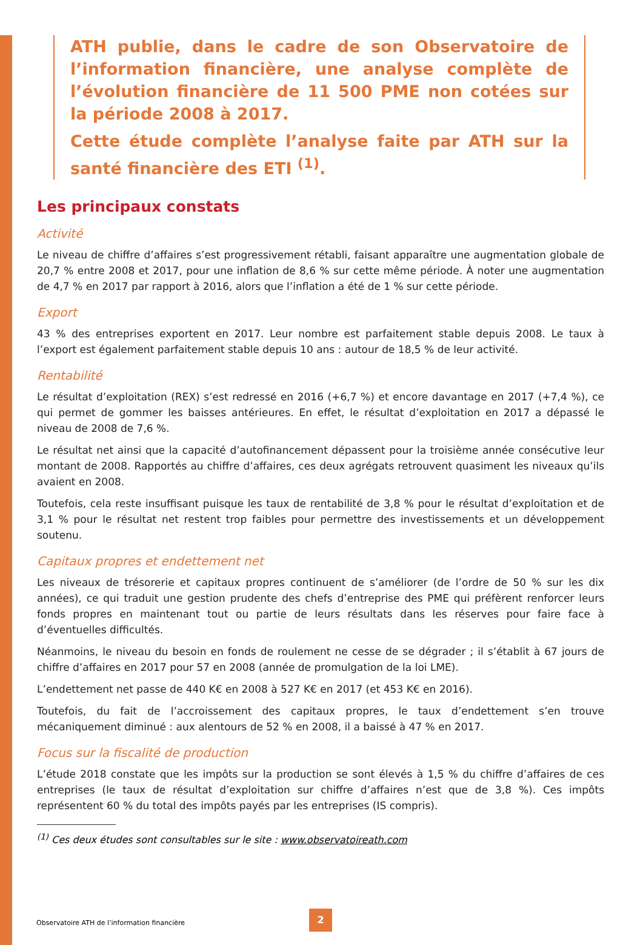ATH publie, dans le cadre de son Observatoire de l’information financière, une analyse complète de l’évolution financière de 11 500 PME non cotées sur la période 2008 à 2017.
Cette étude complète l’analyse faite par ATH sur la santé financière des ETI <sup>(1)</sup>.
Les principaux constats
Activité
Le niveau de chiffre d’affaires s’est progressivement rétabli, faisant apparaître une augmentation globale de 20,7 % entre 2008 et 2017, pour une inflation de 8,6 % sur cette même période. À noter une augmentation de 4,7 % en 2017 par rapport à 2016, alors que l’inflation a été de 1 % sur cette période.
Export
43 % des entreprises exportent en 2017. Leur nombre est parfaitement stable depuis 2008. Le taux à l’export est également parfaitement stable depuis 10 ans : autour de 18,5 % de leur activité.
Rentabilité
Le résultat d’exploitation (REX) s’est redressé en 2016 (+6,7 %) et encore davantage en 2017 (+7,4 %), ce qui permet de gommer les baisses antérieures. En effet, le résultat d’exploitation en 2017 a dépassé le niveau de 2008 de 7,6 %.
Le résultat net ainsi que la capacité d’autofinancement dépassent pour la troisième année consécutive leur montant de 2008. Rapportés au chiffre d’affaires, ces deux agrégats retrouvent quasiment les niveaux qu’ils avaient en 2008.
Toutefois, cela reste insuffisant puisque les taux de rentabilité de 3,8 % pour le résultat d’exploitation et de 3,1 % pour le résultat net restent trop faibles pour permettre des investissements et un développement soutenu.
Capitaux propres et endettement net
Les niveaux de trésorerie et capitaux propres continuent de s’améliorer (de l’ordre de 50 % sur les dix années), ce qui traduit une gestion prudente des chefs d’entreprise des PME qui préfèrent renforcer leurs fonds propres en maintenant tout ou partie de leurs résultats dans les réserves pour faire face à d’éventuelles difficultés.
Néanmoins, le niveau du besoin en fonds de roulement ne cesse de se dégrader ; il s’établit à 67 jours de chiffre d’affaires en 2017 pour 57 en 2008 (année de promulgation de la loi LME).
L’endettement net passe de 440 K€ en 2008 à 527 K€ en 2017 (et 453 K€ en 2016).
Toutefois, du fait de l’accroissement des capitaux propres, le taux d’endettement s’en trouve mécaniquement diminué : aux alentours de 52 % en 2008, il a baissé à 47 % en 2017.
Focus sur la fiscalité de production
L’étude 2018 constate que les impôts sur la production se sont élevés à 1,5 % du chiffre d’affaires de ces entreprises (le taux de résultat d’exploitation sur chiffre d’affaires n’est que de 3,8 %). Ces impôts représentent 60 % du total des impôts payés par les entreprises (IS compris).
<sup>(1)</sup> Ces deux études sont consultables sur le site : www.observatoireath.com
Observatoire ATH de l’information financière
2